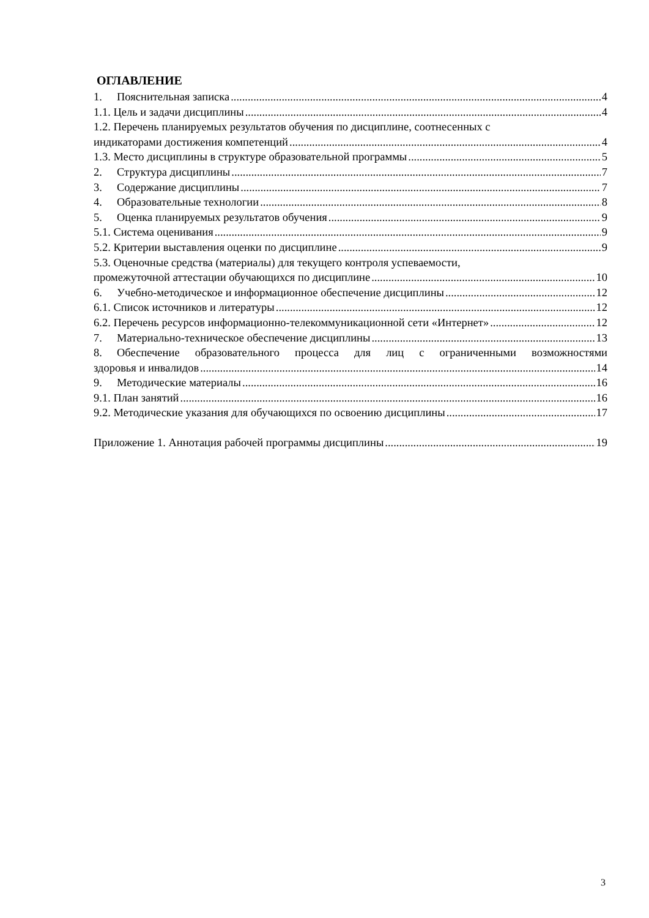ОГЛАВЛЕНИЕ
1. Пояснительная записка 4
1.1. Цель и задачи дисциплины 4
1.2. Перечень планируемых результатов обучения по дисциплине, соотнесенных с
индикаторами достижения компетенций 4
1.3. Место дисциплины в структуре образовательной программы 5
2. Структура дисциплины 7
3. Содержание дисциплины 7
4. Образовательные технологии 8
5. Оценка планируемых результатов обучения 9
5.1. Система оценивания 9
5.2. Критерии выставления оценки по дисциплине 9
5.3. Оценочные средства (материалы) для текущего контроля успеваемости,
промежуточной аттестации обучающихся по дисциплине 10
6. Учебно-методическое и информационное обеспечение дисциплины 12
6.1. Список источников и литературы 12
6.2. Перечень ресурсов информационно-телекоммуникационной сети «Интернет» 12
7. Материально-техническое обеспечение дисциплины 13
8. Обеспечение образовательного процесса для лиц с ограниченными возможностями
здоровья и инвалидов 14
9. Методические материалы 16
9.1. План занятий 16
9.2. Методические указания для обучающихся по освоению дисциплины 17
Приложение 1. Аннотация рабочей программы дисциплины 19
3